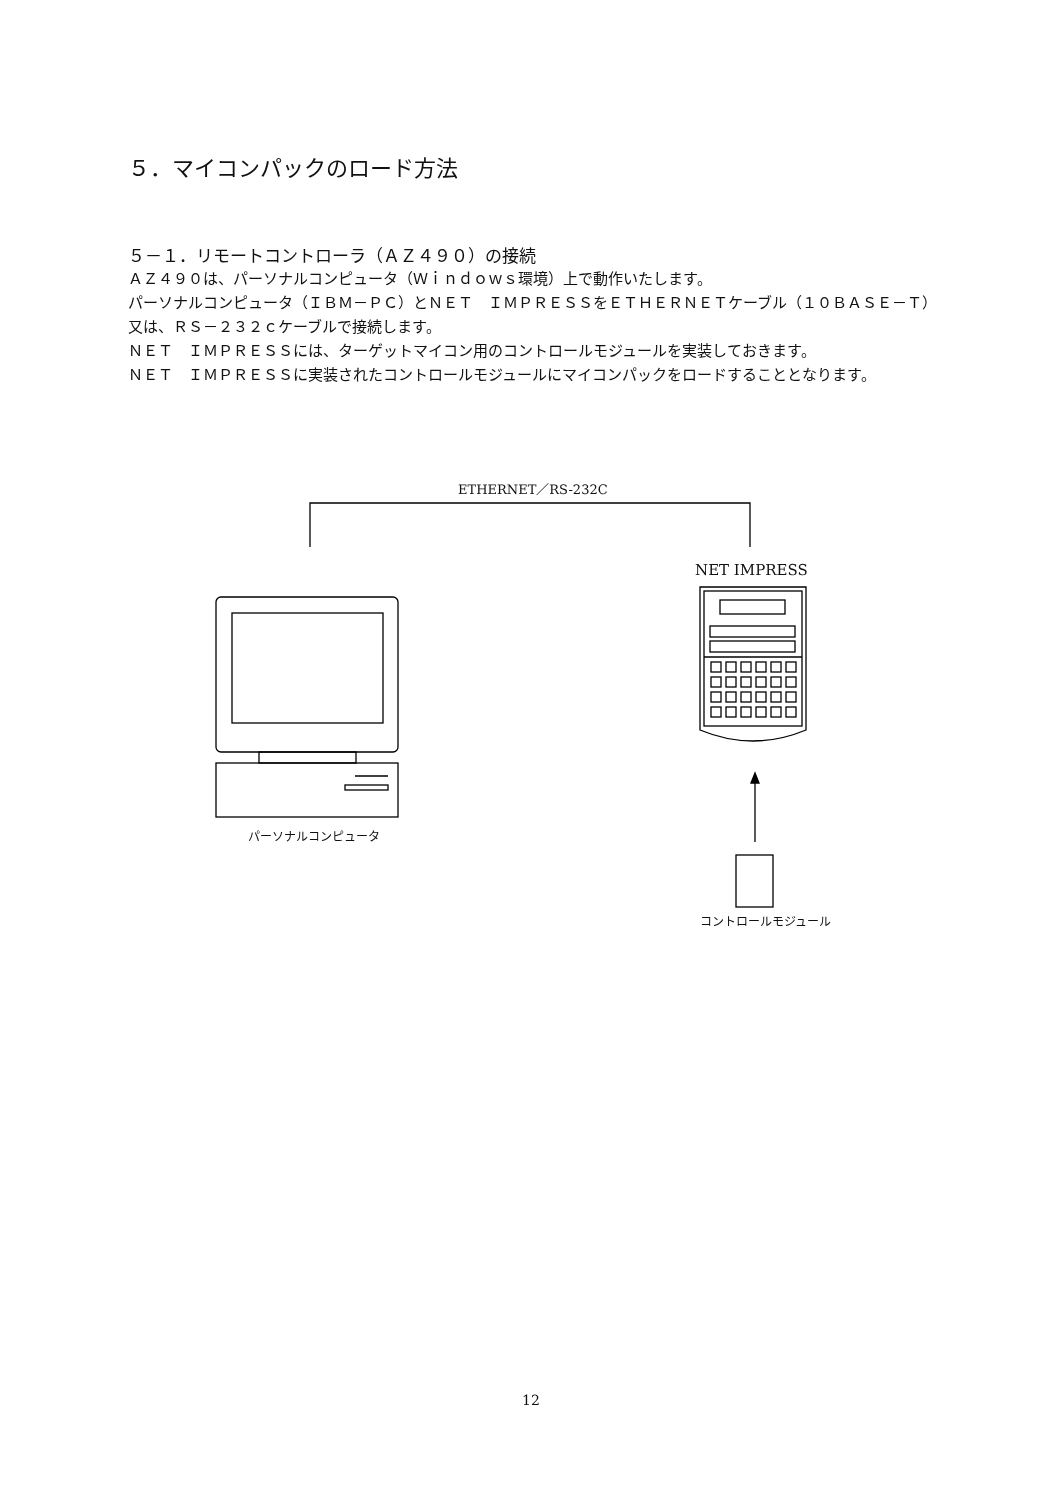５．マイコンパックのロード方法
５－１．リモートコントローラ（ＡＺ４９０）の接続
ＡＺ４９０は、パーソナルコンピュータ（Ｗｉｎｄｏｗｓ環境）上で動作いたします。
パーソナルコンピュータ（ＩＢＭ－ＰＣ）とＮＥＴ　ＩＭＰＲＥＳＳをＥＴＨＥＲＮＥＴケーブル（１０ＢＡＳＥ－Ｔ）又は、ＲＳ－２３２ｃケーブルで接続します。
ＮＥＴ　ＩＭＰＲＥＳＳには、ターゲットマイコン用のコントロールモジュールを実装しておきます。
ＮＥＴ　ＩＭＰＲＥＳＳに実装されたコントロールモジュールにマイコンパックをロードすることとなります。
ETHERNET／RS-232C
NET IMPRESS
パーソナルコンピュータ
コントロールモジュール
12